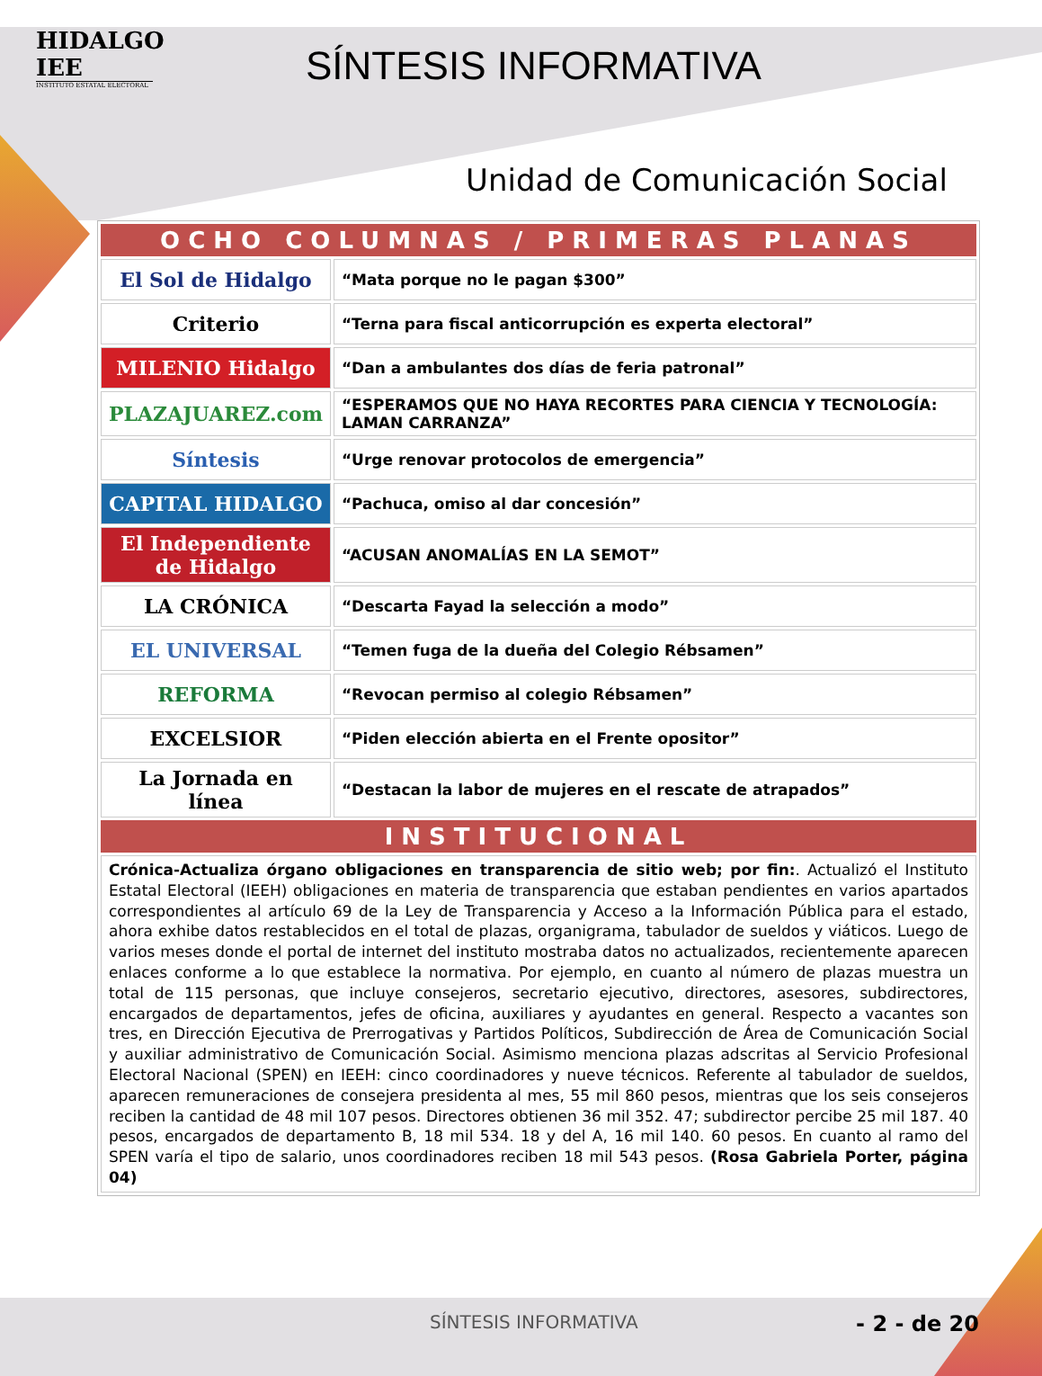HIDALGO IEE
INSTITUTO ESTATAL ELECTORAL
SÍNTESIS INFORMATIVA
Unidad de Comunicación Social
| OCHO COLUMNAS / PRIMERAS PLANAS | |
| --- | --- |
| El Sol de Hidalgo | “Mata porque no le pagan $300” |
| Criterio | “Terna para fiscal anticorrupción es experta electoral” |
| MILENIO Hidalgo | “Dan a ambulantes dos días de feria patronal” |
| PLAZAJUAREZ.com | “ESPERAMOS QUE NO HAYA RECORTES PARA CIENCIA Y TECNOLOGÍA: LAMAN CARRANZA” |
| Síntesis | “Urge renovar protocolos de emergencia” |
| CAPITAL HIDALGO | “Pachuca, omiso al dar concesión” |
| El Independiente de Hidalgo | “ACUSAN ANOMALÍAS EN LA SEMOT” |
| LA CRÓNICA | “Descarta Fayad la selección a modo” |
| EL UNIVERSAL | “Temen fuga de la dueña del Colegio Rébsamen” |
| REFORMA | “Revocan permiso al colegio Rébsamen” |
| EXCELSIOR | “Piden elección abierta en el Frente opositor” |
| La Jornada en línea | “Destacan la labor de mujeres en el rescate de atrapados” |
| INSTITUCIONAL | |
| Crónica-Actualiza órgano obligaciones en transparencia de sitio web; por fin: . Actualizó el Instituto Estatal Electoral (IEEH) obligaciones en materia de transparencia que estaban pendientes en varios apartados correspondientes al artículo 69 de la Ley de Transparencia y Acceso a la Información Pública para el estado, ahora exhibe datos restablecidos en el total de plazas, organigrama, tabulador de sueldos y viáticos. Luego de varios meses donde el portal de internet del instituto mostraba datos no actualizados, recientemente aparecen enlaces conforme a lo que establece la normativa. Por ejemplo, en cuanto al número de plazas muestra un total de 115 personas, que incluye consejeros, secretario ejecutivo, directores, asesores, subdirectores, encargados de departamentos, jefes de oficina, auxiliares y ayudantes en general. Respecto a vacantes son tres, en Dirección Ejecutiva de Prerrogativas y Partidos Políticos, Subdirección de Área de Comunicación Social y auxiliar administrativo de Comunicación Social. Asimismo menciona plazas adscritas al Servicio Profesional Electoral Nacional (SPEN) en IEEH: cinco coordinadores y nueve técnicos. Referente al tabulador de sueldos, aparecen remuneraciones de consejera presidenta al mes, 55 mil 860 pesos, mientras que los seis consejeros reciben la cantidad de 48 mil 107 pesos. Directores obtienen 36 mil 352. 47; subdirector percibe 25 mil 187. 40 pesos, encargados de departamento B, 18 mil 534. 18 y del A, 16 mil 140. 60 pesos. En cuanto al ramo del SPEN varía el tipo de salario, unos coordinadores reciben 18 mil 543 pesos. (Rosa Gabriela Porter, página 04) | |
SÍNTESIS INFORMATIVA - 2 - de 20